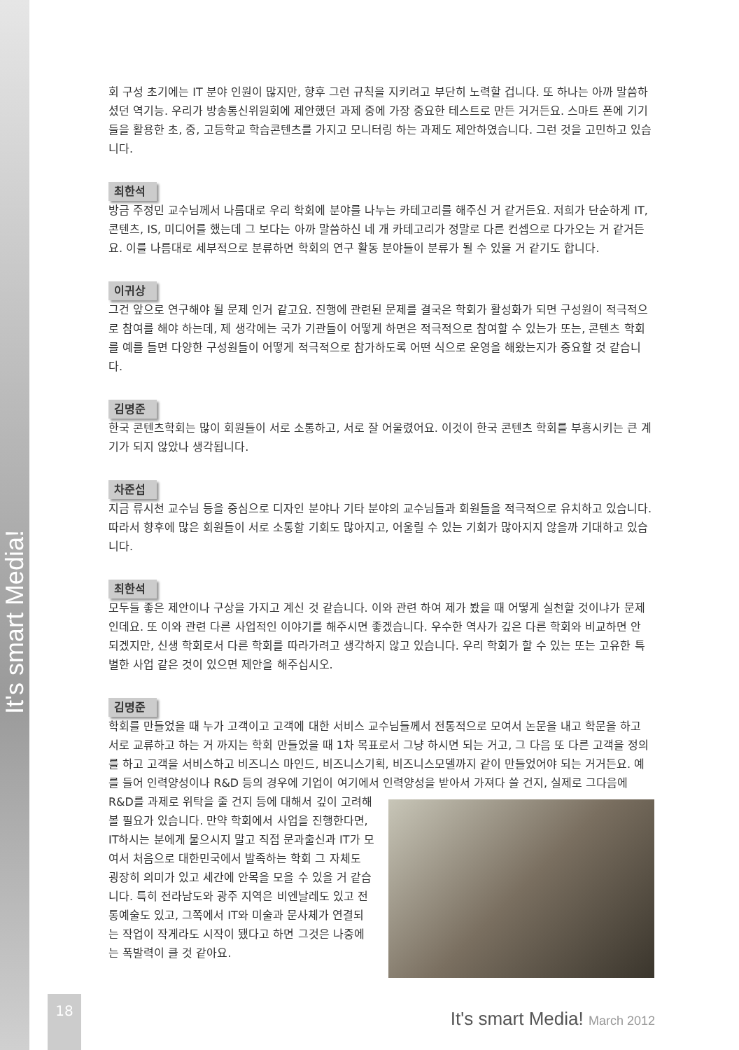It's smart Media!
회 구성 초기에는 IT 분야 인원이 많지만, 향후 그런 규칙을 지키려고 부단히 노력할 겁니다. 또 하나는 아까 말씀하셨던 역기능. 우리가 방송통신위원회에 제안했던 과제 중에 가장 중요한 테스트로 만든 거거든요. 스마트 폰에 기기들을 활용한 초, 중, 고등학교 학습콘텐츠를 가지고 모니터링 하는 과제도 제안하였습니다. 그런 것을 고민하고 있습니다.
최한석
방금 주정민 교수님께서 나름대로 우리 학회에 분야를 나누는 카테고리를 해주신 거 같거든요. 저희가 단순하게 IT, 콘텐츠, IS, 미디어를 했는데 그 보다는 아까 말씀하신 네 개 카테고리가 정말로 다른 컨셉으로 다가오는 거 같거든요. 이를 나름대로 세부적으로 분류하면 학회의 연구 활동 분야들이 분류가 될 수 있을 거 같기도 합니다.
이귀상
그건 앞으로 연구해야 될 문제 인거 같고요. 진행에 관련된 문제를 결국은 학회가 활성화가 되면 구성원이 적극적으로 참여를 해야 하는데, 제 생각에는 국가 기관들이 어떻게 하면은 적극적으로 참여할 수 있는가 또는, 콘텐츠 학회를 예를 들면 다양한 구성원들이 어떻게 적극적으로 참가하도록 어떤 식으로 운영을 해왔는지가 중요할 것 같습니다.
김명준
한국 콘텐츠학회는 많이 회원들이 서로 소통하고, 서로 잘 어울렸어요. 이것이 한국 콘텐츠 학회를 부흥시키는 큰 계기가 되지 않았나 생각됩니다.
차준섭
지금 류시천 교수님 등을 중심으로 디자인 분야나 기타 분야의 교수님들과 회원들을 적극적으로 유치하고 있습니다. 따라서 향후에 많은 회원들이 서로 소통할 기회도 많아지고, 어울릴 수 있는 기회가 많아지지 않을까 기대하고 있습니다.
최한석
모두들 좋은 제안이나 구상을 가지고 계신 것 같습니다. 이와 관련 하여 제가 봤을 때 어떻게 실천할 것이냐가 문제인데요. 또 이와 관련 다른 사업적인 이야기를 해주시면 좋겠습니다. 우수한 역사가 깊은 다른 학회와 비교하면 안 되겠지만, 신생 학회로서 다른 학회를 따라가려고 생각하지 않고 있습니다. 우리 학회가 할 수 있는 또는 고유한 특별한 사업 같은 것이 있으면 제안을 해주십시오.
김명준
학회를 만들었을 때 누가 고객이고 고객에 대한 서비스 교수님들께서 전통적으로 모여서 논문을 내고 학문을 하고 서로 교류하고 하는 거 까지는 학회 만들었을 때 1차 목표로서 그냥 하시면 되는 거고, 그 다음 또 다른 고객을 정의를 하고 고객을 서비스하고 비즈니스 마인드, 비즈니스기획, 비즈니스모델까지 같이 만들었어야 되는 거거든요. 예를 들어 인력양성이나 R&D 등의 경우에 기업이 여기에서 인력양성을 받아서 가져다 쓸 건지, 실제로 그다음에 R&D를 과제로 위탁을 줄 건지 등에 대해서 깊이 고려해볼 필요가 있습니다. 만약 학회에서 사업을 진행한다면, IT하시는 분에게 물으시지 말고 직접 문과출신과 IT가 모여서 처음으로 대한민국에서 발족하는 학회 그 자체도 굉장히 의미가 있고 세간에 안목을 모을 수 있을 거 같습니다. 특히 전라남도와 광주 지역은 비엔날레도 있고 전통예술도 있고, 그쪽에서 IT와 미술과 문사체가 연결되는 작업이 작게라도 시작이 됐다고 하면 그것은 나중에는 폭발력이 클 것 같아요.
18
It's smart Media! March 2012